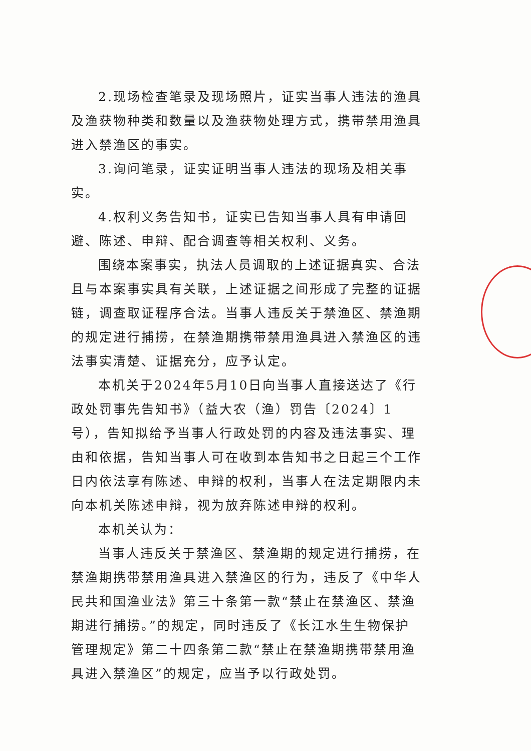2.现场检查笔录及现场照片，证实当事人违法的渔具及渔获物种类和数量以及渔获物处理方式，携带禁用渔具进入禁渔区的事实。
3.询问笔录，证实证明当事人违法的现场及相关事实。
4.权利义务告知书，证实已告知当事人具有申请回避、陈述、申辩、配合调查等相关权利、义务。
围绕本案事实，执法人员调取的上述证据真实、合法且与本案事实具有关联，上述证据之间形成了完整的证据链，调查取证程序合法。当事人违反关于禁渔区、禁渔期的规定进行捕捞，在禁渔期携带禁用渔具进入禁渔区的违法事实清楚、证据充分，应予认定。
本机关于2024年5月10日向当事人直接送达了《行政处罚事先告知书》（益大农（渔）罚告〔2024〕1号），告知拟给予当事人行政处罚的内容及违法事实、理由和依据，告知当事人可在收到本告知书之日起三个工作日内依法享有陈述、申辩的权利，当事人在法定期限内未向本机关陈述申辩，视为放弃陈述申辩的权利。
本机关认为：
当事人违反关于禁渔区、禁渔期的规定进行捕捞，在禁渔期携带禁用渔具进入禁渔区的行为，违反了《中华人民共和国渔业法》第三十条第一款“禁止在禁渔区、禁渔期进行捕捞。”的规定，同时违反了《长江水生生物保护管理规定》第二十四条第二款“禁止在禁渔期携带禁用渔具进入禁渔区”的规定，应当予以行政处罚。